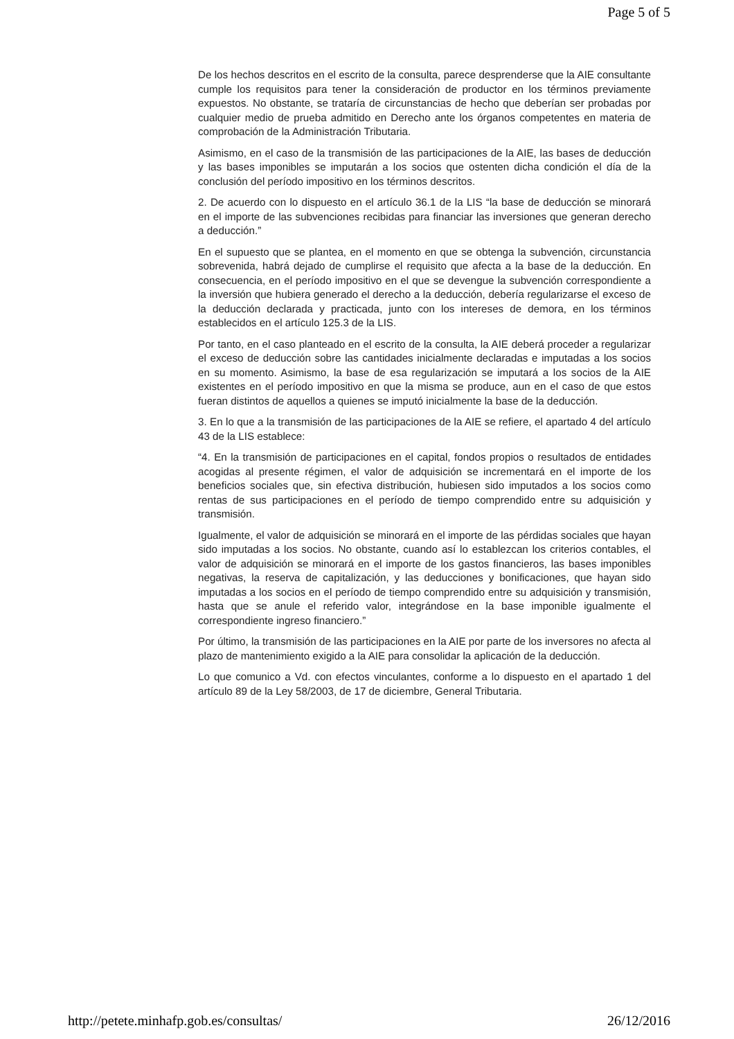Page 5 of 5
De los hechos descritos en el escrito de la consulta, parece desprenderse que la AIE consultante cumple los requisitos para tener la consideración de productor en los términos previamente expuestos. No obstante, se trataría de circunstancias de hecho que deberían ser probadas por cualquier medio de prueba admitido en Derecho ante los órganos competentes en materia de comprobación de la Administración Tributaria.
Asimismo, en el caso de la transmisión de las participaciones de la AIE, las bases de deducción y las bases imponibles se imputarán a los socios que ostenten dicha condición el día de la conclusión del período impositivo en los términos descritos.
2. De acuerdo con lo dispuesto en el artículo 36.1 de la LIS “la base de deducción se minorará en el importe de las subvenciones recibidas para financiar las inversiones que generan derecho a deducción.”
En el supuesto que se plantea, en el momento en que se obtenga la subvención, circunstancia sobrevenida, habrá dejado de cumplirse el requisito que afecta a la base de la deducción. En consecuencia, en el período impositivo en el que se devengue la subvención correspondiente a la inversión que hubiera generado el derecho a la deducción, debería regularizarse el exceso de la deducción declarada y practicada, junto con los intereses de demora, en los términos establecidos en el artículo 125.3 de la LIS.
Por tanto, en el caso planteado en el escrito de la consulta, la AIE deberá proceder a regularizar el exceso de deducción sobre las cantidades inicialmente declaradas e imputadas a los socios en su momento. Asimismo, la base de esa regularización se imputará a los socios de la AIE existentes en el período impositivo en que la misma se produce, aun en el caso de que estos fueran distintos de aquellos a quienes se imputó inicialmente la base de la deducción.
3. En lo que a la transmisión de las participaciones de la AIE se refiere, el apartado 4 del artículo 43 de la LIS establece:
“4. En la transmisión de participaciones en el capital, fondos propios o resultados de entidades acogidas al presente régimen, el valor de adquisición se incrementará en el importe de los beneficios sociales que, sin efectiva distribución, hubiesen sido imputados a los socios como rentas de sus participaciones en el período de tiempo comprendido entre su adquisición y transmisión.
Igualmente, el valor de adquisición se minorará en el importe de las pérdidas sociales que hayan sido imputadas a los socios. No obstante, cuando así lo establezcan los criterios contables, el valor de adquisición se minorará en el importe de los gastos financieros, las bases imponibles negativas, la reserva de capitalización, y las deducciones y bonificaciones, que hayan sido imputadas a los socios en el período de tiempo comprendido entre su adquisición y transmisión, hasta que se anule el referido valor, integrándose en la base imponible igualmente el correspondiente ingreso financiero.”
Por último, la transmisión de las participaciones en la AIE por parte de los inversores no afecta al plazo de mantenimiento exigido a la AIE para consolidar la aplicación de la deducción.
Lo que comunico a Vd. con efectos vinculantes, conforme a lo dispuesto en el apartado 1 del artículo 89 de la Ley 58/2003, de 17 de diciembre, General Tributaria.
http://petete.minhafp.gob.es/consultas/ 26/12/2016